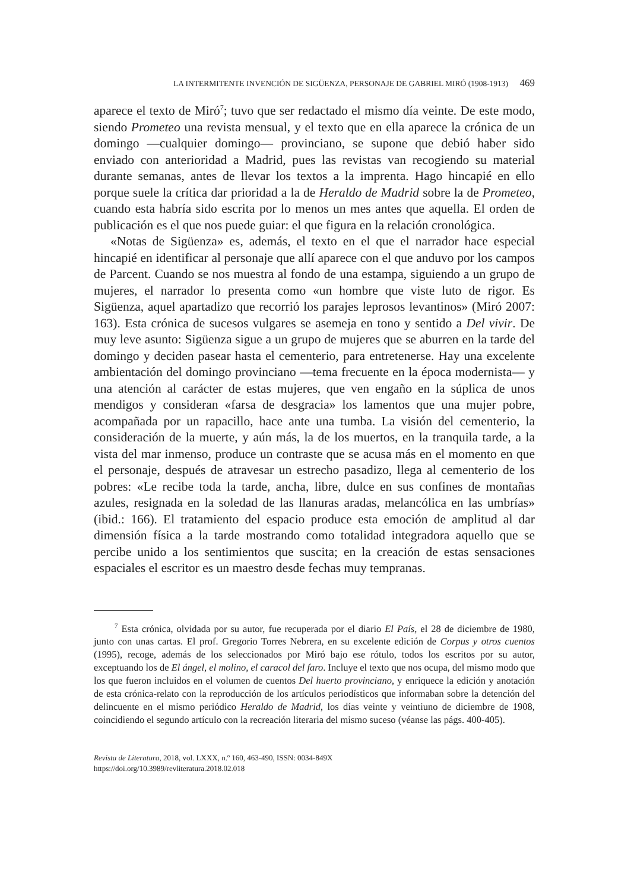LA INTERMITENTE INVENCIÓN DE SIGÜENZA, PERSONAJE DE GABRIEL MIRÓ (1908-1913) 469
aparece el texto de Miró<sup>7</sup>; tuvo que ser redactado el mismo día veinte. De este modo, siendo Prometeo una revista mensual, y el texto que en ella aparece la crónica de un domingo —cualquier domingo— provinciano, se supone que debió haber sido enviado con anterioridad a Madrid, pues las revistas van recogiendo su material durante semanas, antes de llevar los textos a la imprenta. Hago hincapié en ello porque suele la crítica dar prioridad a la de Heraldo de Madrid sobre la de Prometeo, cuando esta habría sido escrita por lo menos un mes antes que aquella. El orden de publicación es el que nos puede guiar: el que figura en la relación cronológica.
«Notas de Sigüenza» es, además, el texto en el que el narrador hace especial hincapié en identificar al personaje que allí aparece con el que anduvo por los campos de Parcent. Cuando se nos muestra al fondo de una estampa, siguiendo a un grupo de mujeres, el narrador lo presenta como «un hombre que viste luto de rigor. Es Sigüenza, aquel apartadizo que recorrió los parajes leprosos levantinos» (Miró 2007: 163). Esta crónica de sucesos vulgares se asemeja en tono y sentido a Del vivir. De muy leve asunto: Sigüenza sigue a un grupo de mujeres que se aburren en la tarde del domingo y deciden pasear hasta el cementerio, para entretenerse. Hay una excelente ambientación del domingo provinciano —tema frecuente en la época modernista— y una atención al carácter de estas mujeres, que ven engaño en la súplica de unos mendigos y consideran «farsa de desgracia» los lamentos que una mujer pobre, acompañada por un rapacillo, hace ante una tumba. La visión del cementerio, la consideración de la muerte, y aún más, la de los muertos, en la tranquila tarde, a la vista del mar inmenso, produce un contraste que se acusa más en el momento en que el personaje, después de atravesar un estrecho pasadizo, llega al cementerio de los pobres: «Le recibe toda la tarde, ancha, libre, dulce en sus confines de montañas azules, resignada en la soledad de las llanuras aradas, melancólica en las umbrías» (ibid.: 166). El tratamiento del espacio produce esta emoción de amplitud al dar dimensión física a la tarde mostrando como totalidad integradora aquello que se percibe unido a los sentimientos que suscita; en la creación de estas sensaciones espaciales el escritor es un maestro desde fechas muy tempranas.
<sup>7</sup> Esta crónica, olvidada por su autor, fue recuperada por el diario El País, el 28 de diciembre de 1980, junto con unas cartas. El prof. Gregorio Torres Nebrera, en su excelente edición de Corpus y otros cuentos (1995), recoge, además de los seleccionados por Miró bajo ese rótulo, todos los escritos por su autor, exceptuando los de El ángel, el molino, el caracol del faro. Incluye el texto que nos ocupa, del mismo modo que los que fueron incluidos en el volumen de cuentos Del huerto provinciano, y enriquece la edición y anotación de esta crónica-relato con la reproducción de los artículos periodísticos que informaban sobre la detención del delincuente en el mismo periódico Heraldo de Madrid, los días veinte y veintiuno de diciembre de 1908, coincidiendo el segundo artículo con la recreación literaria del mismo suceso (véanse las págs. 400-405).
Revista de Literatura, 2018, vol. LXXX, n.º 160, 463-490, ISSN: 0034-849X
https://doi.org/10.3989/revliteratura.2018.02.018